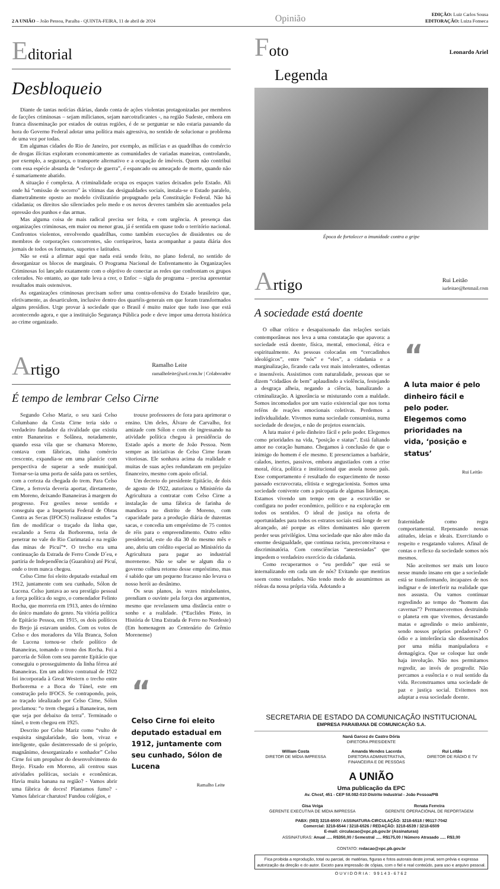2 A UNIÃO – João Pessoa, Paraíba - QUINTA-FEIRA, 11 de abril de 2024
Opinião
EDIÇÃO: Luiz Carlos Sousa
EDITORAÇÃO: Luiza Fonseca
Editorial
Desbloqueio
Diante de tantas notícias diárias, dando conta de ações violentas protagonizadas por membros de facções criminosas – sejam milicianos, sejam narcotraficantes -, na região Sudeste, embora em franca disseminação por estados de outras regiões, é de se perguntar se não estaria passando da hora do Governo Federal adotar uma política mais agressiva, no sentido de solucionar o problema de uma vez por todas.
Em algumas cidades do Rio de Janeiro, por exemplo, as milícias e as quadrilhas do comércio de drogas ilícitas exploram economicamente as comunidades de variadas maneiras, controlando, por exemplo, a segurança, o transporte alternativo e a ocupação de imóveis. Quem não contribui com essa espécie absurda de “esforço de guerra”, é espancado ou ameaçado de morte, quando não é sumariamente abatido.
A situação é complexa. A criminalidade ocupa os espaços vazios deixados pelo Estado. Ali onde há “omissão de socorro” às vítimas das desigualdades sociais, instala-se o Estado paralelo, diametralmente oposto ao modelo civilizatório propugnado pela Constituição Federal. Não há cidadania; os direitos são silenciados pelo medo e os novos deveres também são acentuados pela opressão dos punhos e das armas.
Mas alguma coisa de mais radical precisa ser feita, e com urgência. A presença das organizações criminosas, em maior ou menor grau, já é sentida em quase todo o território nacional. Confrontos violentos, envolvendo quadrilhas, como também execuções de dissidentes ou de membros de corporações concorrentes, são corriqueiros, basta acompanhar a pauta diária dos jornais de todos os formatos, suportes e latitudes.
Não se está a afirmar aqui que nada está sendo feito, no plano federal, no sentido de desorganizar os blocos de marginais. O Programa Nacional de Enfrentamento às Organizações Criminosas foi lançado exatamente com o objetivo de conectar as redes que confrontam os grupos celerados. No entanto, ao que tudo leva a crer, o Enfoc – sigla do programa – precisa apresentar resultados mais ostensivos.
As organizações criminosas precisam sofrer uma contra-ofensiva do Estado brasileiro que, efetivamente, as desarticulem, inclusive dentro dos quartéis-generais em que foram transformados alguns presídios. Urge provar à sociedade que o Brasil é muito maior que tudo isso que está acontecendo agora, e que a instituição Segurança Pública pode e deve impor uma derrota histórica ao crime organizado.
Artigo Ramalho Leite
ramalholeite@uol.com.br | Colaborador
É tempo de lembrar Celso Cirne
Segundo Celso Mariz, o seu xará Celso Columbano da Costa Cirne teria sido o verdadeiro fundador da rivalidade que existiu entre Bananeiras e Solânea, notadamente, quando essa vila que se chamava Moreno, contava com fábricas, tinha comércio crescente, expandia-se em uma planície com perspectiva de superar a sede municipal. Tornar-se-ia uma porta de saída para os sertões, com a certeza da chegada do trem. Para Celso Cirne, a ferrovia deveria aportar, diretamente, em Moreno, deixando Bananeiras à margem do progresso. Fez gestões nesse sentido e conseguiu que a Inspetoria Federal de Obras Contra as Secas (IFOCS) realizasse estudos “a fim de modificar o traçado da linha que, escalando a Serra da Borborema, teria de penetrar no vale do Rio Curimataú e na região das minas de Picuí”*. O trecho era uma continuação da Estrada de Ferro Conde D´eu, e partiria de Independência (Guarabira) até Picuí, onde o trem nunca chegou.
Celso Cirne foi eleito deputado estadual em 1912, juntamente com seu cunhado, Sólon de Lucena. Celso juntava ao seu prestígio pessoal a força política do sogro, o comendador Felinto Rocha, que morreria em 1913, antes do término do único mandato do genro. Na vitória política de Epitácio Pessoa, em 1915, os dois políticos do Brejo já estavam unidos. Com os votos de Celso e dos moradores da Vila Branca, Solon de Lucena tornou-se chefe político de Bananeiras, tomando o trono dos Rocha. Foi a parceria de Sólon com seu parente Epitácio que conseguiu o prosseguimento da linha férrea até Bananeiras. Em um aditivo contratual de 1922 foi incorporada à Great Western o trecho entre Borborema e a Boca do Túnel, este em construção pelo IFOCS. Se contrapondo, pois, ao traçado idealizado por Celso Cirne, Sólon proclamou: “o trem chegará a Bananeiras, nem que seja por debaixo da terra”. Terminado o túnel, o trem chegou em 1925.
Descrito por Celso Mariz como “vulto de esquisita singularidade, tão bom, vivaz e inteligente, quão desinteressado de si próprio, magnânimo, desorganizado e sonhador” Celso Cirne foi um propulsor do desenvolvimento do Brejo. Fixado em Moreno, ali centrou suas atividades políticas, sociais e econômicas. Havia muita banana na região? - Vamos abrir uma fábrica de doces! Plantamos fumo? - Vamos fabricar charutos! Fundou colégios, e
trouxe professores de fora para aprimorar o ensino. Um deles, Álvaro de Carvalho, fez amizade com Sólon e com ele ingressando na atividade política chegou à presidência do Estado após a morte de João Pessoa. Nem sempre as iniciativas de Celso Cirne foram vitoriosas. Ele sonhava acima da realidade e muitas de suas ações redundaram em prejuízo financeiro, mesmo com apoio oficial.
Um decreto do presidente Epitácio, de dois de agosto de 1922, autorizou o Ministério da Agricultura a contratar com Celso Cirne a instalação de uma fábrica de farinha de mandioca no distrito de Moreno, com capacidade para a produção diária de duzentas sacas, e concedia um empréstimo de 75 contos de réis para o empreendimento. Outro edito presidencial, este do dia 30 do mesmo mês e ano, abriu um crédito especial ao Ministério da Agricultura para pagar ao industrial morenense. Não se sabe se algum dia o governo colheu retorno desse empréstimo, mas é sabido que um pequeno fracasso não levava o nosso herói ao desânimo.
Os seus planos, às vezes mirabolantes, prendiam o ouvinte pela força dos argumentos, mesmo que revelassem uma distância entre o sonho e a realidade. (*Euclides Pinto, in História de Uma Estrada de Ferro no Nordeste)(Em homenagem ao Centenário do Grêmio Morenense)
“
Celso Cirne foi eleito deputado estadual em 1912, juntamente com seu cunhado, Sólon de Lucena
Ramalho Leite
Foto Leonardo Ariel
Legenda
Época de fortalecer a imunidade contra a gripe
Artigo Rui Leitão
iurleitao@hotmail.com
A sociedade está doente
O olhar crítico e desapaixonado das relações sociais contemporâneas nos leva a uma constatação que apavora: a sociedade está doente, física, mental, emocional, ética e espiritualmente. As pessoas colocadas em “cercadinhos ideológicos”, entre “nós” e “eles”, a cidadania e a marginalização, ficando cada vez mais intolerantes, odientas e insensíveis. Assistimos com naturalidade, pessoas que se dizem “cidadãos de bem” aplaudindo a violência, festejando a desgraça alheia, negando a ciência, banalizando a criminalização. A ignorância se misturando com a maldade. Somos incomodados por um vazio existencial que nos torna reféns de reações emocionais coletivas. Perdemos a individualidade. Vivemos numa sociedade consumista, numa sociedade de desejos, e não de projetos essenciais.
A luta maior é pelo dinheiro fácil e pelo poder. Elegemos como prioridades na vida, “posição e status”. Está faltando amor no coração humano. Chegamos à conclusão de que o inimigo do homem é ele mesmo. E presenciamos a barbárie, calados, inertes, passivos, embora angustiados com a crise moral, ética, política e institucional que assola nosso país. Esse comportamento é resultado do esquecimento de nosso passado escravocrata, elitista e segregacionista. Somos uma sociedade conivente com a psicopatia de algumas lideranças. Estamos vivendo um tempo em que a escravidão se configura no poder econômico, político e na exploração em todos os sentidos. O ideal de justiça na oferta de oportunidades para todos os estratos sociais está longe de ser alcançado, até porque as elites dominantes não querem perder seus privilégios. Uma sociedade que não abre mão da enorme desigualdade, que continua racista, preconceituosa e discriminatória. Com consciências “anestesiadas” que impedem o verdadeiro exercício da cidadania.
Como recuperarmos o “eu perdido” que está se internalizando em cada um de nós? Evitando que mentiras soem como verdades. Não tendo medo de assumirmos as rédeas da nossa própria vida. Adotando a
“
A luta maior é pelo dinheiro fácil e pelo poder. Elegemos como prioridades na vida, ‘posição e status’
Rui Leitão
fraternidade como regra comportamental. Repensando nossas atitudes, ideias e ideais. Exercitando o respeito e resgatando valores. Afinal de contas o reflexo da sociedade somos nós mesmos.
Não aceitemos ser mais um louco nesse mundo insano em que a sociedade está se transformando, incapazes de nos indignar e de interferir na realidade que nos assusta. Ou vamos continuar regredindo ao tempo do “homem das cavernas”? Permaneceremos destruindo o planeta em que vivemos, devastando matas e agredindo o meio ambiente, sendo nossos próprios predadores? O ódio e a intolerância são disseminados por uma mídia manipuladora e demagógica. Que se coloque luz onde haja involução. Não nos permitamos regredir, ao invés de progredir. Não percamos a essência e o real sentido da vida. Reconstruamos uma sociedade de paz e justiça social. Evitemos nos adaptar a essa sociedade doente.
SECRETARIA DE ESTADO DA COMUNICAÇÃO INSTITUCIONAL
EMPRESA PARAIBANA DE COMUNICAÇÃO S.A.
Naná Garcez de Castro Dória
DIRETORA PRESIDENTE
William Costa
DIRETOR DE MÍDIA IMPRESSA
Amanda Mendes Lacerda
DIRETORA ADMINISTRATIVA,
FINANCEIRA E DE PESSOAS
Rui Leitão
DIRETOR DE RÁDIO E TV
A UNIÃO
Uma publicação da EPC
Av. Chesf, 451 - CEP 58.082-010 Distrito Industrial - João Pessoa/PB
Gisa Veiga
GERENTE EXECUTIVA DE MÍDIA IMPRESSA
Renata Ferreira
GERENTE OPERACIONAL DE REPORTAGEM
PABX: (083) 3218-6500 / ASSINATURA-CIRCULAÇÃO: 3218-6518 / 99117-7042
Comercial: 3218-6544 / 3218-6526 / REDAÇÃO: 3218-6539 / 3218-6509
E-mail: circulacao@epc.pb.gov.br (Assinaturas)
ASSINATURAS: Anual ..... R$350,00 / Semestral ..... R$175,00 / Número Atrasado ..... R$3,00
CONTATO: redacao@epc.pb.gov.br
Fica proibida a reprodução, total ou parcial, de matérias, figuras e fotos autorais deste jornal, sem prévia e expressa autorização da direção e do autor. Exceto para impressão de cópias, com o fiel e real conteúdo, para uso e arquivo pessoal.
OUVIDORIA: 99143-6762